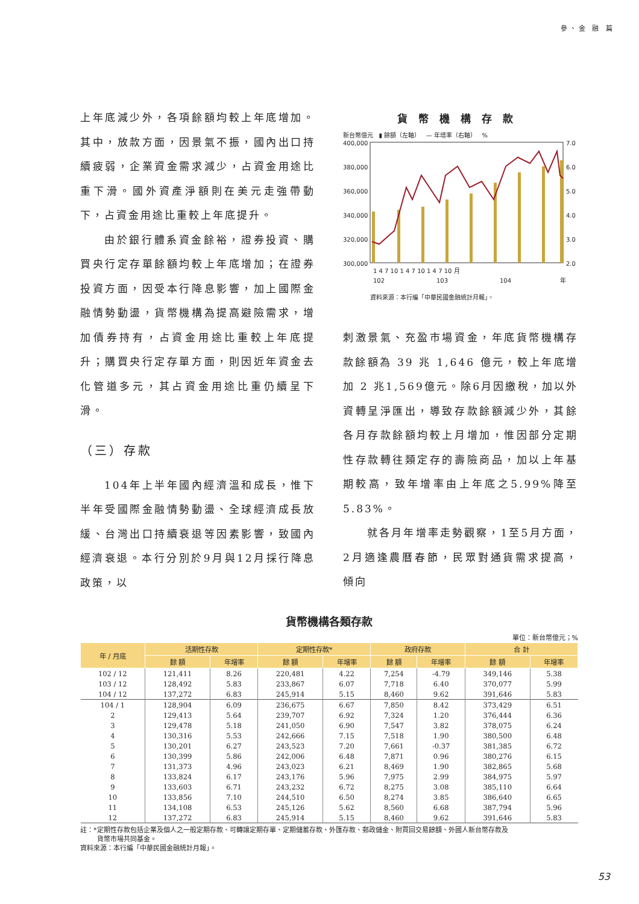參、金 融 篇
上年底減少外，各項餘額均較上年底增加。其中，放款方面，因景氣不振，國內出口持續疲弱，企業資金需求減少，占資金用途比重下滑。國外資產淨額則在美元走強帶動下，占資金用途比重較上年底提升。
由於銀行體系資金餘裕，證券投資、購買央行定存單餘額均較上年底增加；在證券投資方面，因受本行降息影響，加上國際金融情勢動盪，貨幣機構為提高避險需求，增加債券持有，占資金用途比重較上年底提升；購買央行定存單方面，則因近年資金去化管道多元，其占資金用途比重仍續呈下滑。
（三）存款
104年上半年國內經濟溫和成長，惟下半年受國際金融情勢動盪、全球經濟成長放緩、台灣出口持續衰退等因素影響，致國內經濟衰退。本行分別於9月與12月採行降息政策，以
貨幣機構存款
新台幣億元 ▮ 餘額（左軸） — 年增率（右軸） %
400,000
380,000
360,000
340,000
320,000
300,000
7.0
6.0
5.0
4.0
3.0
2.0
1 4 7 10 1 4 7 10 1 4 7 10 月
102
103
104
年
資料來源：本行編「中華民國金融統計月報」。
刺激景氣、充盈市場資金，年底貨幣機構存款餘額為 39 兆 1,646 億元，較上年底增加 2 兆1,569億元。除6月因繳稅，加以外資轉呈淨匯出，導致存款餘額減少外，其餘各月存款餘額均較上月增加，惟因部分定期性存款轉往類定存的壽險商品，加以上年基期較高，致年增率由上年底之5.99%降至5.83%。
就各月年增率走勢觀察，1至5月方面，2月適逢農曆春節，民眾對通貨需求提高，傾向
貨幣機構各類存款
單位：新台幣億元；%
| 年 / 月底 | 活期性存款 | | 定期性存款* | | 政府存款 | | 合 計 | |
| --- | --- | --- | --- | --- | --- | --- | --- | --- |
| | 餘 額 | 年增率 | 餘 額 | 年增率 | 餘 額 | 年增率 | 餘 額 | 年增率 |
| 102 / 12 | 121,411 | 8.26 | 220,481 | 4.22 | 7,254 | -4.79 | 349,146 | 5.38 |
| 103 / 12 | 128,492 | 5.83 | 233,867 | 6.07 | 7,718 | 6.40 | 370,077 | 5.99 |
| 104 / 12 | 137,272 | 6.83 | 245,914 | 5.15 | 8,460 | 9.62 | 391,646 | 5.83 |
| 104 / 1 | 128,904 | 6.09 | 236,675 | 6.67 | 7,850 | 8.42 | 373,429 | 6.51 |
| 2 | 129,413 | 5.64 | 239,707 | 6.92 | 7,324 | 1.20 | 376,444 | 6.36 |
| 3 | 129,478 | 5.18 | 241,050 | 6.90 | 7,547 | 3.82 | 378,075 | 6.24 |
| 4 | 130,316 | 5.53 | 242,666 | 7.15 | 7,518 | 1.90 | 380,500 | 6.48 |
| 5 | 130,201 | 6.27 | 243,523 | 7.20 | 7,661 | -0.37 | 381,385 | 6.72 |
| 6 | 130,399 | 5.86 | 242,006 | 6.48 | 7,871 | 0.96 | 380,276 | 6.15 |
| 7 | 131,373 | 4.96 | 243,023 | 6.21 | 8,469 | 1.90 | 382,865 | 5.68 |
| 8 | 133,824 | 6.17 | 243,176 | 5.96 | 7,975 | 2.99 | 384,975 | 5.97 |
| 9 | 133,603 | 6.71 | 243,232 | 6.72 | 8,275 | 3.08 | 385,110 | 6.64 |
| 10 | 133,856 | 7.10 | 244,510 | 6.50 | 8,274 | 3.85 | 386,640 | 6.65 |
| 11 | 134,108 | 6.53 | 245,126 | 5.62 | 8,560 | 6.68 | 387,794 | 5.96 |
| 12 | 137,272 | 6.83 | 245,914 | 5.15 | 8,460 | 9.62 | 391,646 | 5.83 |
註：*定期性存款包括企業及個人之一般定期存款、可轉讓定期存單、定期儲蓄存款、外匯存款、郵政儲金、附買回交易餘額、外國人新台幣存款及
貨幣市場共同基金。
資料來源：本行編「中華民國金融統計月報」。
53